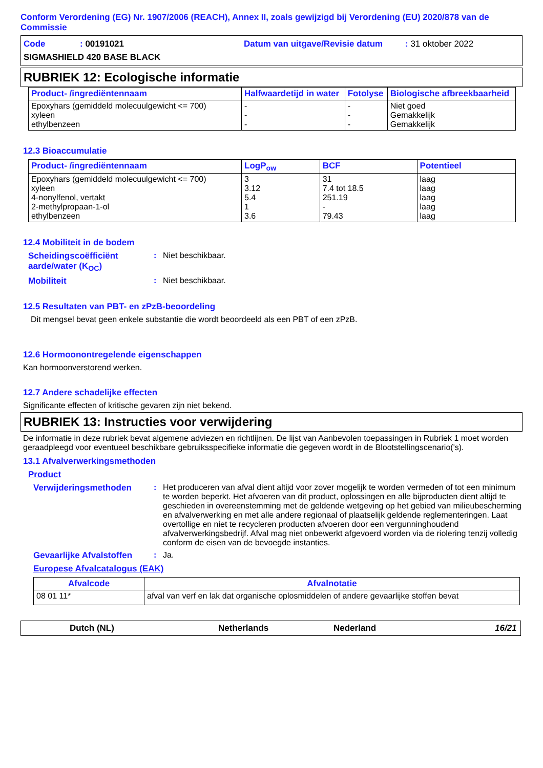Conform Verordening (EG) Nr. 1907/2006 (REACH), Annex II, zoals gewijzigd bij Verordening (EU) 2020/878 van de Commissie
Code: 00191021 Datum van uitgave/Revisie datum: 31 oktober 2022
SIGMASHIELD 420 BASE BLACK
RUBRIEK 12: Ecologische informatie
| Product- /ingrediëntennaam | Halfwaardetijd in water | Fotolyse | Biologische afbreekbaarheid |
| --- | --- | --- | --- |
| Epoxyhars (gemiddeld molecuulgewicht <= 700) xyleen ethylbenzeen | - - - | - - - | Niet goed Gemakkelijk Gemakkelijk |
12.3 Bioaccumulatie
| Product- /ingrediëntennaam | LogP<sub>ow</sub> | BCF | Potentieel |
| --- | --- | --- | --- |
| Epoxyhars (gemiddeld molecuulgewicht <= 700) xyleen 4-nonylfenol, vertakt 2-methylpropaan-1-ol ethylbenzeen | 3 3.12 5.4 1 3.6 | 31 7.4 tot 18.5 251.19 - 79.43 | laag laag laag laag laag |
12.4 Mobiliteit in de bodem
Scheidingscoëfficiënt aarde/water (K<sub>OC</sub>)
: Niet beschikbaar.
Mobiliteit : Niet beschikbaar.
12.5 Resultaten van PBT- en zPzB-beoordeling
Dit mengsel bevat geen enkele substantie die wordt beoordeeld als een PBT of een zPzB.
12.6 Hormoonontregelende eigenschappen
Kan hormoonverstorend werken.
12.7 Andere schadelijke effecten
Significante effecten of kritische gevaren zijn niet bekend.
RUBRIEK 13: Instructies voor verwijdering
De informatie in deze rubriek bevat algemene adviezen en richtlijnen. De lijst van Aanbevolen toepassingen in Rubriek 1 moet worden geraadpleegd voor eventueel beschikbare gebruiksspecifieke informatie die gegeven wordt in de Blootstellingscenario('s).
13.1 Afvalverwerkingsmethoden
Product
Verwijderingsmethoden : Het produceren van afval dient altijd voor zover mogelijk te worden vermeden of tot een minimum te worden beperkt. Het afvoeren van dit product, oplossingen en alle bijproducten dient altijd te geschieden in overeenstemming met de geldende wetgeving op het gebied van milieubescherming en afvalverwerking en met alle andere regionaal of plaatselijk geldende reglementeringen. Laat overtollige en niet te recycleren producten afvoeren door een vergunninghoudend afvalverwerkingsbedrijf. Afval mag niet onbewerkt afgevoerd worden via de riolering tenzij volledig conform de eisen van de bevoegde instanties.
Gevaarlijke Afvalstoffen
: Ja.
Europese Afvalcatalogus (EAK)
| Afvalcode | Afvalnotatie |
| --- | --- |
| 08 01 11* | afval van verf en lak dat organische oplosmiddelen of andere gevaarlijke stoffen bevat |
Dutch (NL) Netherlands Nederland 16/21